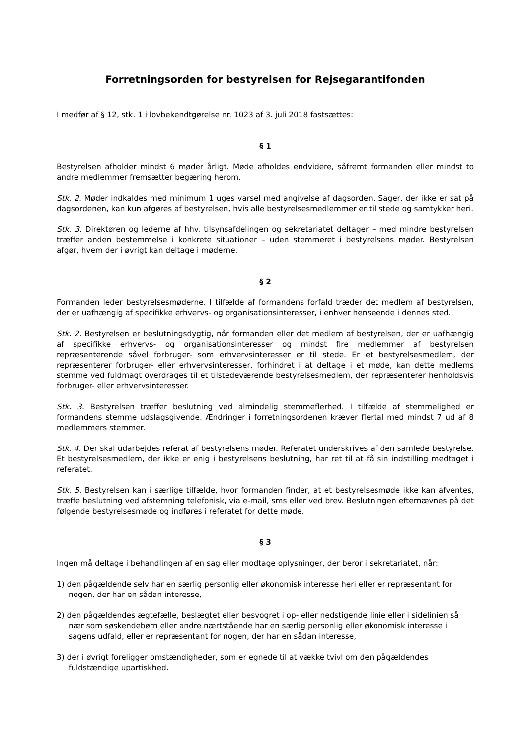Forretningsorden for bestyrelsen for Rejsegarantifonden
I medfør af § 12, stk. 1 i lovbekendtgørelse nr. 1023 af 3. juli 2018 fastsættes:
§ 1
Bestyrelsen afholder mindst 6 møder årligt. Møde afholdes endvidere, såfremt formanden eller mindst to andre medlemmer fremsætter begæring herom.
Stk. 2. Møder indkaldes med minimum 1 uges varsel med angivelse af dagsorden. Sager, der ikke er sat på dagsordenen, kan kun afgøres af bestyrelsen, hvis alle bestyrelsesmedlemmer er til stede og samtykker heri.
Stk. 3. Direktøren og lederne af hhv. tilsynsafdelingen og sekretariatet deltager – med mindre bestyrelsen træffer anden bestemmelse i konkrete situationer – uden stemmeret i bestyrelsens møder. Bestyrelsen afgør, hvem der i øvrigt kan deltage i møderne.
§ 2
Formanden leder bestyrelsesmøderne. I tilfælde af formandens forfald træder det medlem af bestyrelsen, der er uafhængig af specifikke erhvervs- og organisationsinteresser, i enhver henseende i dennes sted.
Stk. 2. Bestyrelsen er beslutningsdygtig, når formanden eller det medlem af bestyrelsen, der er uafhængig af specifikke erhvervs- og organisationsinteresser og mindst fire medlemmer af bestyrelsen repræsenterende såvel forbruger- som erhvervsinteresser er til stede. Er et bestyrelsesmedlem, der repræsenterer forbruger- eller erhvervsinteresser, forhindret i at deltage i et møde, kan dette medlems stemme ved fuldmagt overdrages til et tilstedeværende bestyrelsesmedlem, der repræsenterer henholdsvis forbruger- eller erhvervsinteresser.
Stk. 3. Bestyrelsen træffer beslutning ved almindelig stemmeflerhed. I tilfælde af stemmelighed er formandens stemme udslagsgivende. Ændringer i forretningsordenen kræver flertal med mindst 7 ud af 8 medlemmers stemmer.
Stk. 4. Der skal udarbejdes referat af bestyrelsens møder. Referatet underskrives af den samlede bestyrelse. Et bestyrelsesmedlem, der ikke er enig i bestyrelsens beslutning, har ret til at få sin indstilling medtaget i referatet.
Stk. 5. Bestyrelsen kan i særlige tilfælde, hvor formanden finder, at et bestyrelsesmøde ikke kan afventes, træffe beslutning ved afstemning telefonisk, via e-mail, sms eller ved brev. Beslutningen efternævnes på det følgende bestyrelsesmøde og indføres i referatet for dette møde.
§ 3
Ingen må deltage i behandlingen af en sag eller modtage oplysninger, der beror i sekretariatet, når:
1) den pågældende selv har en særlig personlig eller økonomisk interesse heri eller er repræsentant for nogen, der har en sådan interesse,
2) den pågældendes ægtefælle, beslægtet eller besvogret i op- eller nedstigende linie eller i sidelinien så nær som søskendebørn eller andre nærtstående har en særlig personlig eller økonomisk interesse i sagens udfald, eller er repræsentant for nogen, der har en sådan interesse,
3) der i øvrigt foreligger omstændigheder, som er egnede til at vække tvivl om den pågældendes fuldstændige upartiskhed.